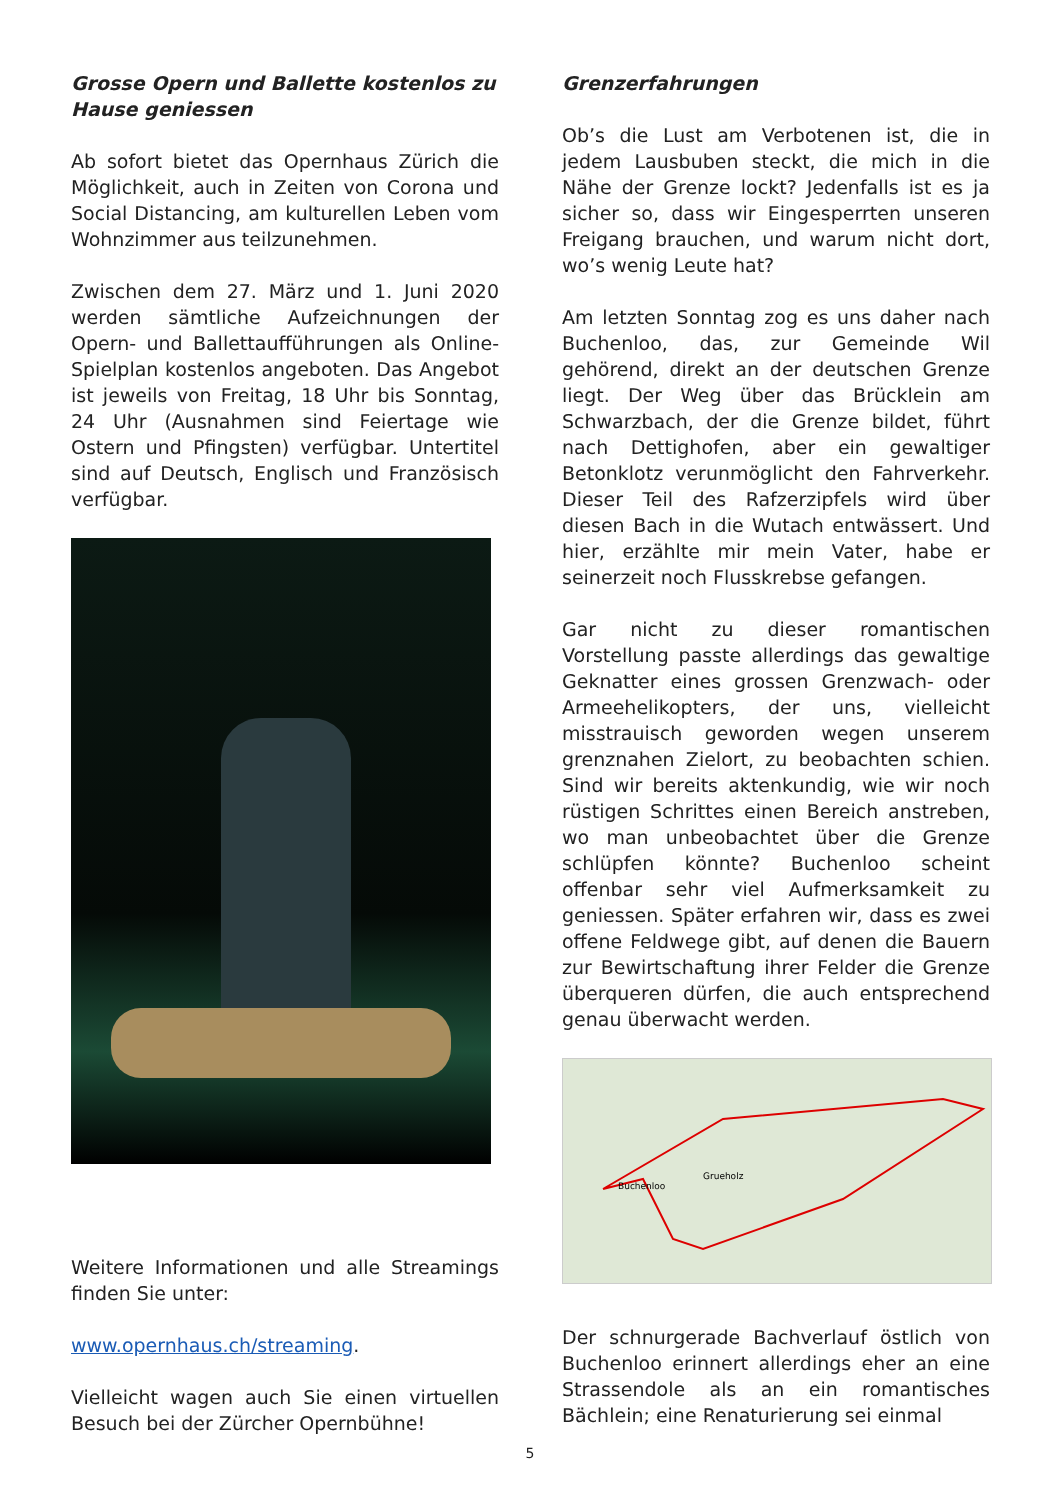Grosse Opern und Ballette kostenlos zu Hause geniessen
Ab sofort bietet das Opernhaus Zürich die Möglichkeit, auch in Zeiten von Corona und Social Distancing, am kulturellen Leben vom Wohnzimmer aus teilzunehmen.
Zwischen dem 27. März und 1. Juni 2020 werden sämtliche Aufzeichnungen der Opern- und Ballettaufführungen als Online-Spielplan kostenlos angeboten. Das Angebot ist jeweils von Freitag, 18 Uhr bis Sonntag, 24 Uhr (Ausnahmen sind Feiertage wie Ostern und Pfingsten) verfügbar. Untertitel sind auf Deutsch, Englisch und Französisch verfügbar.
Weitere Informationen und alle Streamings finden Sie unter:
www.opernhaus.ch/streaming.
Vielleicht wagen auch Sie einen virtuellen Besuch bei der Zürcher Opernbühne!
Grenzerfahrungen
Ob’s die Lust am Verbotenen ist, die in jedem Lausbuben steckt, die mich in die Nähe der Grenze lockt? Jedenfalls ist es ja sicher so, dass wir Eingesperrten unseren Freigang brauchen, und warum nicht dort, wo’s wenig Leute hat?
Am letzten Sonntag zog es uns daher nach Buchenloo, das, zur Gemeinde Wil gehörend, direkt an der deutschen Grenze liegt. Der Weg über das Brücklein am Schwarzbach, der die Grenze bildet, führt nach Dettighofen, aber ein gewaltiger Betonklotz verunmöglicht den Fahrverkehr. Dieser Teil des Rafzerzipfels wird über diesen Bach in die Wutach ent­wässert. Und hier, erzählte mir mein Vater, habe er seinerzeit noch Flusskrebse gefan­gen.
Gar nicht zu dieser romantischen Vorstellung passte allerdings das gewaltige Geknatter eines grossen Grenzwach- oder Armee­helikopters, der uns, vielleicht misstrauisch geworden wegen unserem grenznahen Zielort, zu beobachten schien. Sind wir bereits aktenkundig, wie wir noch rüstigen Schrittes einen Bereich anstreben, wo man unbeobachtet über die Grenze schlüpfen könnte? Buchenloo scheint offenbar sehr viel Aufmerksamkeit zu geniessen. Später er­fahren wir, dass es zwei offene Feldwege gibt, auf denen die Bauern zur Bewirtschaftung ihrer Felder die Grenze überqueren dürfen, die auch entsprechend genau überwacht werden.
Buchenloo
Grueholz
Der schnurgerade Bachverlauf östlich von Buchenloo erinnert allerdings eher an eine Strassendole als an ein romantisches Bächlein; eine Renaturierung sei einmal
5